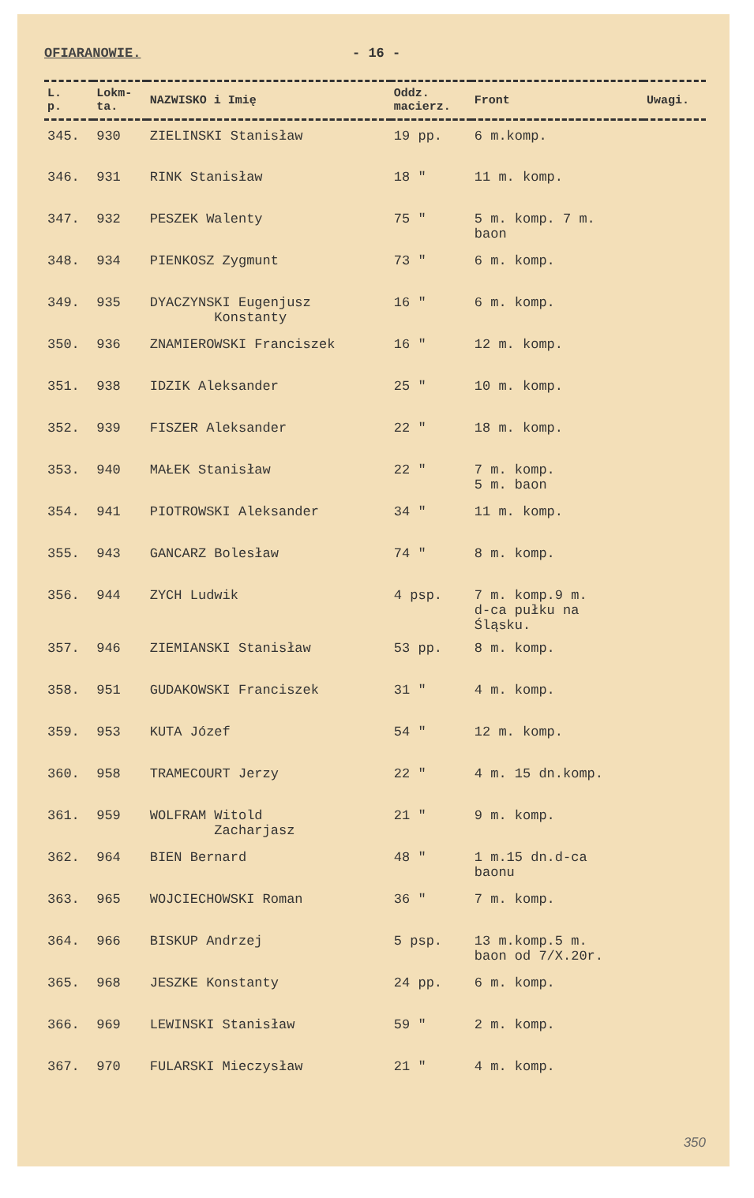OFIARANOWIE. - 16 -
| L. p. | Lokm- ta. | NAZWISKO i Imię | Oddz. macierz. | Front | Uwagi. |
| --- | --- | --- | --- | --- | --- |
| 345. | 930 | ZIELINSKI Stanisław | 19 pp. | 6 m.komp. | |
| 346. | 931 | RINK Stanisław | 18 " | 11 m. komp. | |
| 347. | 932 | PESZEK Walenty | 75 " | 5 m. komp. 7 m. baon | |
| 348. | 934 | PIENKOSZ Zygmunt | 73 " | 6 m. komp. | |
| 349. | 935 | DYACZYNSKI Eugenjusz Konstanty | 16 " | 6 m. komp. | |
| 350. | 936 | ZNAMIEROWSKI Franciszek | 16 " | 12 m. komp. | |
| 351. | 938 | IDZIK Aleksander | 25 " | 10 m. komp. | |
| 352. | 939 | FISZER Aleksander | 22 " | 18 m. komp. | |
| 353. | 940 | MAŁEK Stanisław | 22 " | 7 m. komp. 5 m. baon | |
| 354. | 941 | PIOTROWSKI Aleksander | 34 " | 11 m. komp. | |
| 355. | 943 | GANCARZ Bolesław | 74 " | 8 m. komp. | |
| 356. | 944 | ZYCH Ludwik | 4 psp. | 7 m. komp.9 m. d-ca pułku na Śląsku. | |
| 357. | 946 | ZIEMIANSKI Stanisław | 53 pp. | 8 m. komp. | |
| 358. | 951 | GUDAKOWSKI Franciszek | 31 " | 4 m. komp. | |
| 359. | 953 | KUTA Józef | 54 " | 12 m. komp. | |
| 360. | 958 | TRAMECOURT Jerzy | 22 " | 4 m. 15 dn.komp. | |
| 361. | 959 | WOLFRAM Witold Zacharjasz | 21 " | 9 m. komp. | |
| 362. | 964 | BIEN Bernard | 48 " | 1 m.15 dn.d-ca baonu | |
| 363. | 965 | WOJCIECHOWSKI Roman | 36 " | 7 m. komp. | |
| 364. | 966 | BISKUP Andrzej | 5 psp. | 13 m.komp.5 m. baon od 7/X.20r. | |
| 365. | 968 | JESZKE Konstanty | 24 pp. | 6 m. komp. | |
| 366. | 969 | LEWINSKI Stanisław | 59 " | 2 m. komp. | |
| 367. | 970 | FULARSKI Mieczysław | 21 " | 4 m. komp. | |
350